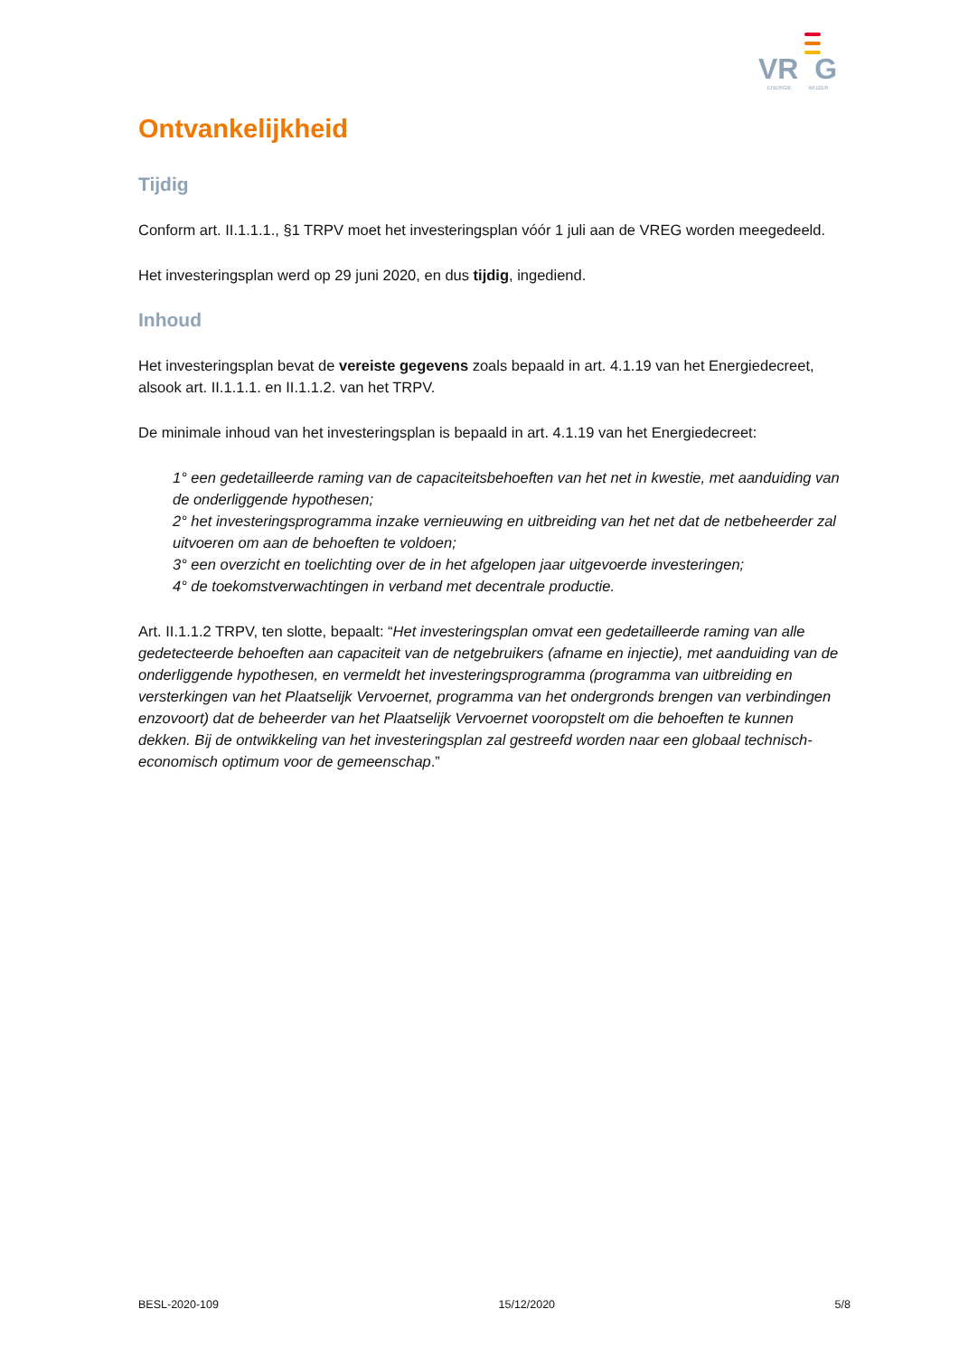VR G
ENERGIE WIJZER
Ontvankelijkheid
Tijdig
Conform art. II.1.1.1., §1 TRPV moet het investeringsplan vóór 1 juli aan de VREG worden meegedeeld.
Het investeringsplan werd op 29 juni 2020, en dus tijdig, ingediend.
Inhoud
Het investeringsplan bevat de vereiste gegevens zoals bepaald in art. 4.1.19 van het Energiedecreet, alsook art. II.1.1.1. en II.1.1.2. van het TRPV.
De minimale inhoud van het investeringsplan is bepaald in art. 4.1.19 van het Energiedecreet:
1° een gedetailleerde raming van de capaciteitsbehoeften van het net in kwestie, met aanduiding van de onderliggende hypothesen;
2° het investeringsprogramma inzake vernieuwing en uitbreiding van het net dat de netbeheerder zal uitvoeren om aan de behoeften te voldoen;
3° een overzicht en toelichting over de in het afgelopen jaar uitgevoerde investeringen;
4° de toekomstverwachtingen in verband met decentrale productie.
Art. II.1.1.2 TRPV, ten slotte, bepaalt: “Het investeringsplan omvat een gedetailleerde raming van alle gedetecteerde behoeften aan capaciteit van de netgebruikers (afname en injectie), met aanduiding van de onderliggende hypothesen, en vermeldt het investeringsprogramma (programma van uitbreiding en versterkingen van het Plaatselijk Vervoernet, programma van het ondergronds brengen van verbindingen enzovoort) dat de beheerder van het Plaatselijk Vervoernet vooropstelt om die behoeften te kunnen dekken. Bij de ontwikkeling van het investeringsplan zal gestreefd worden naar een globaal technisch-economisch optimum voor de gemeenschap.”
BESL-2020-109 15/12/2020 5/8